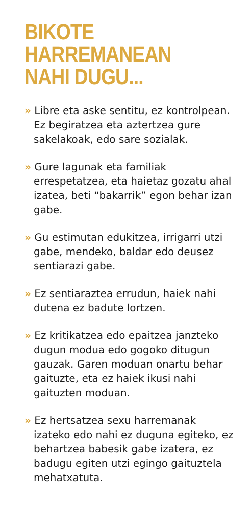BIKOTE HARREMANEAN
NAHI DUGU...
» Libre eta aske sentitu, ez kontrolpean. Ez begiratzea eta aztertzea gure sakelakoak, edo sare sozialak.
» Gure lagunak eta familiak errespetatzea, eta haietaz gozatu ahal izatea, beti “bakarrik” egon behar izan gabe.
» Gu estimutan edukitzea, irrigarri utzi gabe, mendeko, baldar edo deusez sentiarazi gabe.
» Ez sentiaraztea errudun, haiek nahi dutena ez badute lortzen.
» Ez kritikatzea edo epaitzea janzteko dugun modua edo gogoko ditugun gauzak. Garen moduan onartu behar gaituzte, eta ez haiek ikusi nahi gaituzten moduan.
» Ez hertsatzea sexu harremanak izateko edo nahi ez duguna egiteko, ez behartzea babesik gabe izatera, ez badugu egiten utzi egingo gaituztela mehatxatuta.